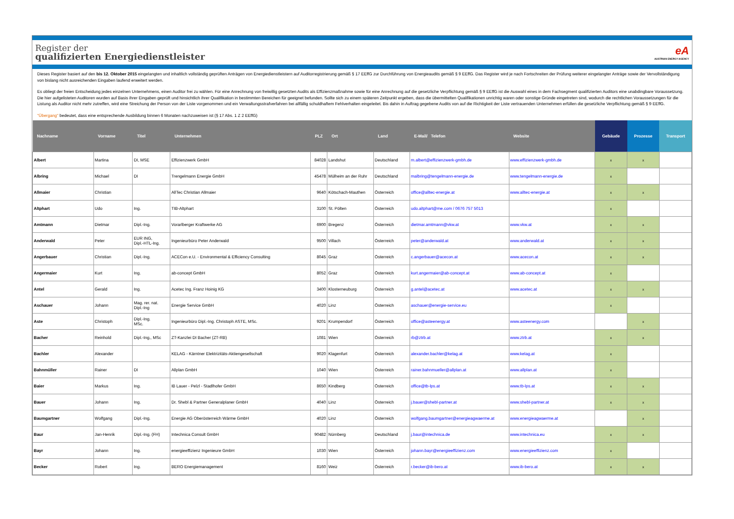Register der
qualifizierten Energiedienstleister
eA
AUSTRIAN ENERGY AGENCY
Dieses Register basiert auf den bis 12. Oktober 2015 eingelangten und inhaltlich vollständig geprüften Anträgen von Energiedienstleistern auf Auditorregistrierung gemäß § 17 EEffG zur Durchführung von Energieaudits gemäß § 9 EEffG. Das Register wird je nach Fortschreiten der Prüfung weiterer eingelangter Anträge sowie der Vervollständigung von bislang nicht ausreichenden Eingaben laufend erweitert werden.
Es obliegt der freien Entscheidung jedes einzelnen Unternehmens, einen Auditor frei zu wählen. Für eine Anrechnung von freiwillig gesetzten Audits als Effizienzmaßnahme sowie für eine Anrechnung auf die gesetzliche Verpflichtung gemäß § 9 EEffG ist die Auswahl eines in dem Fachsegment qualifizierten Auditors eine unabdingbare Voraussetzung. Die hier aufgelisteten Auditoren wurden auf Basis ihrer Eingaben geprüft und hinsichtlich ihrer Qualifikation in bestimmten Bereichen für geeignet befunden. Sollte sich zu einem späteren Zeitpunkt ergeben, dass die übermittelten Qualifikationen unrichtig waren oder sonstige Gründe eingetreten sind, wodurch die rechtlichen Voraussetzungen für die Listung als Auditor nicht mehr zutreffen, wird eine Streichung der Person von der Liste vorgenommen und ein Verwaltungsstrafverfahren bei allfällig schuldhaftem Fehlverhalten eingeleitet. Bis dahin in Auftrag gegebene Audits von auf die Richtigkeit der Liste vertrauenden Unternehmen erfüllen die gesetzliche Verpflichtung gemäß § 9 EEffG.
"Übergang" bedeutet, dass eine entsprechende Ausbildung binnen 6 Monaten nachzuweisen ist (§ 17 Abs. 1 Z 2 EEffG)
| Nachname | Vorname | Titel | Unternehmen | PLZ | Ort | Land | E-Mail/ Telefon | Website | Gebäude | Prozesse | Transport |
| --- | --- | --- | --- | --- | --- | --- | --- | --- | --- | --- | --- |
| Albert | Martina | DI, MSE | Effizienzwerk GmbH | 84028 | Landshut | Deutschland | m.albert@effizienzwerk-gmbh.de | www.effizienzwerk-gmbh.de | x | x | |
| Albring | Michael | DI | Trengelmann Energie GmbH | 45478 | Mülheim an der Ruhr | Deutschland | malbring@tengelmann-energie.de | www.tengelmann-energie.de | x | | |
| Allmaier | Christian | | AllTec Christian Allmaier | 9640 | Kötschach-Mauthen | Österreich | office@alltec-energie.at | www.alltec-energie.at | x | x | |
| Altphart | Udo | Ing. | TIB-Altphart | 3100 | St. Pölten | Österreich | udo.altphart@me.com / 0676 757 5013 | | x | | |
| Amtmann | Dietmar | Dipl.-Ing. | Vorarlberger Kraftwerke AG | 6900 | Bregenz | Österreich | dietmar.amtmann@vkw.at | www.vkw.at | x | x | |
| Anderwald | Peter | EUR ING, Dipl.-HTL-Ing. | Ingenieurbüro Peter Anderwald | 9500 | Villach | Österreich | peter@anderwald.at | www.anderwald.at | x | x | |
| Angerbauer | Christian | Dipl.-Ing. | ACECon e.U. - Environmental & Efficiency Consulting | 8045 | Graz | Österreich | c.angerbauer@acecon.at | www.acecon.at | x | x | |
| Angermaier | Kurt | Ing. | ab-concept GmbH | 8052 | Graz | Österreich | kurt.angermaier@ab-concept.at | www.ab-concept.at | x | | |
| Antel | Gerald | Ing. | Acetec Ing. Franz Hoinig KG | 3400 | Klosterneuburg | Österreich | g.antel@acetec.at | www.acetec.at | x | x | |
| Aschauer | Johann | Mag. rer. nat. Dipl.-Ing | Energie Service GmbH | 4020 | Linz | Österreich | aschauer@energie-service.eu | | x | | |
| Aste | Christoph | Dipl.-Ing. MSc. | Ingenieurbüro Dipl.-Ing. Christoph ASTE, MSc. | 9201 | Krumpendorf | Österreich | office@asteenergy.at | www.asteenergy.com | | x | |
| Bacher | Reinhold | Dipl.-Ing., MSc | ZT-Kanzlei DI Bacher (ZT-RB) | 1081 | Wien | Österreich | rb@ztrb.at | www.ztrb.at | x | x | |
| Bachler | Alexander | | KELAG - Kärntner Elektrizitäts-Aktiengesellschaft | 9020 | Klagenfurt | Österreich | alexander.bachler@kelag.at | www.kelag.at | x | | |
| Bahnmüller | Rainer | DI | Allplan GmbH | 1040 | Wien | Österreich | rainer.bahnmueller@allplan.at | www.allplan.at | x | | |
| Baier | Markus | Ing. | IB Lauer - Pelzl - Stadlhofer GmbH | 8650 | Kindberg | Österreich | office@tb-lps.at | www.tb-lps.at | x | x | |
| Bauer | Johann | Ing. | Dr. Shebl & Partner Generalplaner GmbH | 4040 | Linz | Österreich | j.bauer@shebl-partner.at | www.shebl-partner.at | x | x | |
| Baumgartner | Wolfgang | Dipl.-Ing. | Energie AG Oberösterreich Wärme GmbH | 4020 | Linz | Österreich | wolfgang.baumgartner@energieagwaerme.at | www.energieagwaerme.at | | x | |
| Baur | Jan-Henrik | Dipl.-Ing. (FH) | Intechnica Consult GmbH | 90482 | Nürnberg | Deutschland | j.baur@intechnica.de | www.intechnica.eu | x | x | |
| Bayr | Johann | Ing. | energieeffizienz Ingenieure GmbH | 1030 | Wien | Österreich | johann.bayr@energieeffizienz.com | www.energieeffizienz.com | x | | |
| Becker | Robert | Ing. | BERO Energiemanagement | 8160 | Weiz | Österreich | r.becker@ib-bero.at | www.ib-bero.at | x | x | |